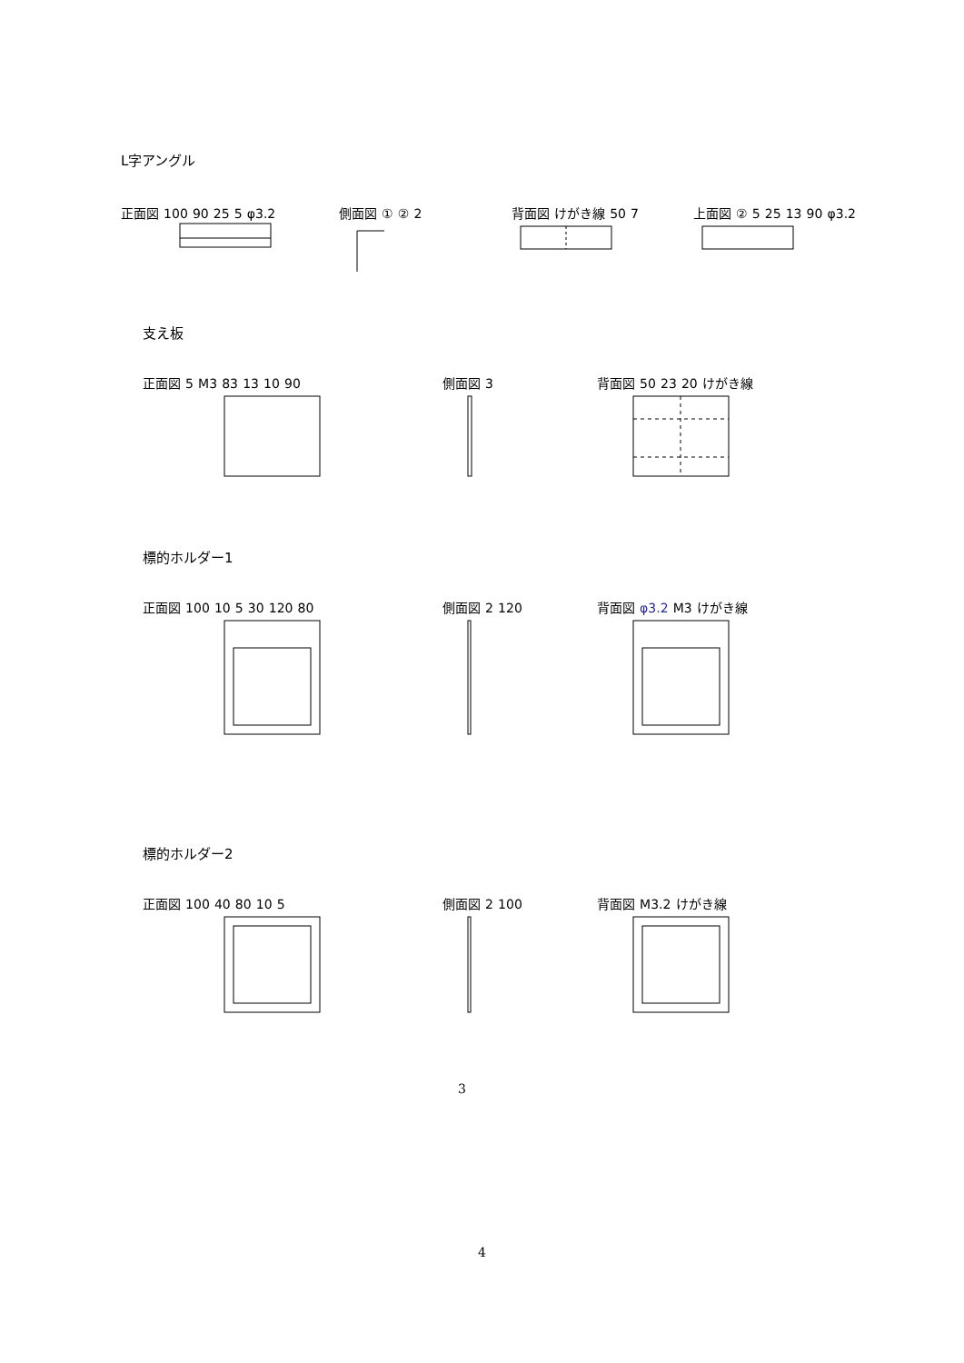L字アングル
正面図 100 90 25 5 φ3.2 側面図 ① ② 2 背面図 けがき線 50 7 上面図 ② 5 25 13 90 φ3.2
支え板
正面図 5 M3 83 13 10 90 側面図 3 背面図 50 23 20 けがき線
標的ホルダー1
正面図 100 10 5 30 120 80 側面図 2 120 背面図 φ3.2 M3 けがき線
標的ホルダー2
正面図 100 40 80 10 5 側面図 2 100 背面図 M3.2 けがき線
3
4